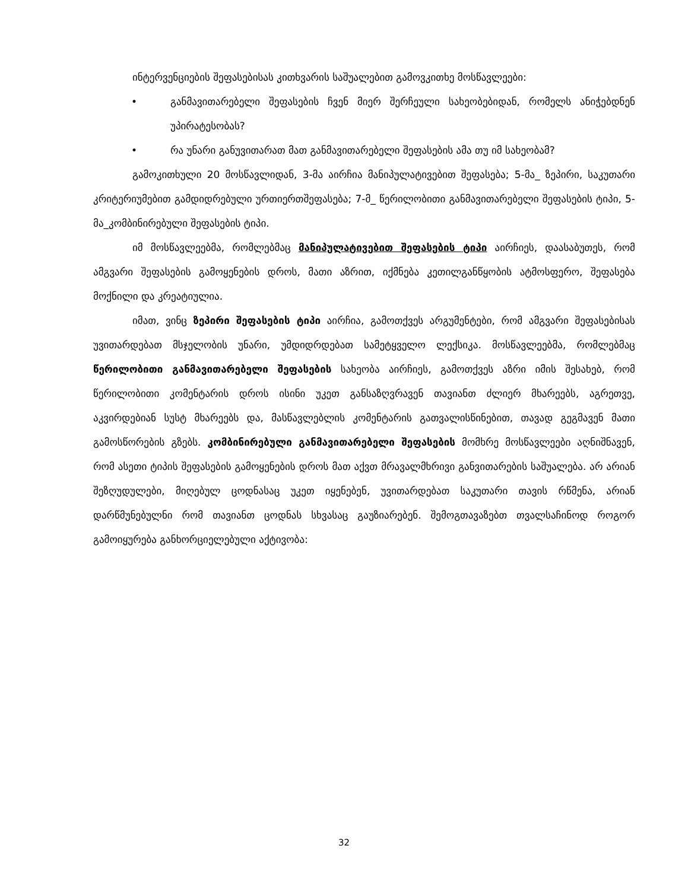ინტერვენციების შეფასებისას კითხვარის საშუალებით გამოვკითხე მოსწავლეები:
• განმავითარებელი შეფასების ჩვენ მიერ შერჩეული სახეობებიდან, რომელს ანიჭებდნენ უპირატესობას?
• რა უნარი განუვითარათ მათ განმავითარებელი შეფასების ამა თუ იმ სახეობამ?
გამოკითხული 20 მოსწავლიდან, 3-მა აირჩია მანიპულატივებით შეფასება; 5-მა_ ზეპირი, საკუთარი კრიტერიუმებით გამდიდრებული ურთიერთშეფასება; 7-მ_ წერილობითი განმავითარებელი შეფასების ტიპი, 5-მა_კომბინირებული შეფასების ტიპი.
იმ მოსწავლეებმა, რომლებმაც მანიპულატივებით შეფასების ტიპი აირჩიეს, დაასაბუთეს, რომ ამგვარი შეფასების გამოყენების დროს, მათი აზრით, იქმნება კეთილგანწყობის ატმოსფერო, შეფასება მოქნილი და კრეატიულია.
იმათ, ვინც ზეპირი შეფასების ტიპი აირჩია, გამოთქვეს არგუმენტები, რომ ამგვარი შეფასებისას უვითარდებათ მსჯელობის უნარი, უმდიდრდებათ სამეტყველო ლექსიკა. მოსწავლეებმა, რომლებმაც წერილობითი განმავითარებელი შეფასების სახეობა აირჩიეს, გამოთქვეს აზრი იმის შესახებ, რომ წერილობითი კომენტარის დროს ისინი უკეთ განსაზღვრავენ თავიანთ ძლიერ მხარეებს, აგრეთვე, აკვირდებიან სუსტ მხარეებს და, მასწავლებლის კომენტარის გათვალისწინებით, თავად გეგმავენ მათი გამოსწორების გზებს. კომბინირებული განმავითარებელი შეფასების მომხრე მოსწავლეები აღნიშნავენ, რომ ასეთი ტიპის შეფასების გამოყენების დროს მათ აქვთ მრავალმხრივი განვითარების საშუალება. არ არიან შეზღუდულები, მიღებულ ცოდნასაც უკეთ იყენებენ, უვითარდებათ საკუთარი თავის რწმენა, არიან დარწმუნებულნი რომ თავიანთ ცოდნას სხვასაც გაუზიარებენ. შემოგთავაზებთ თვალსაჩინოდ როგორ გამოიყურება განხორციელებული აქტივობა:
32